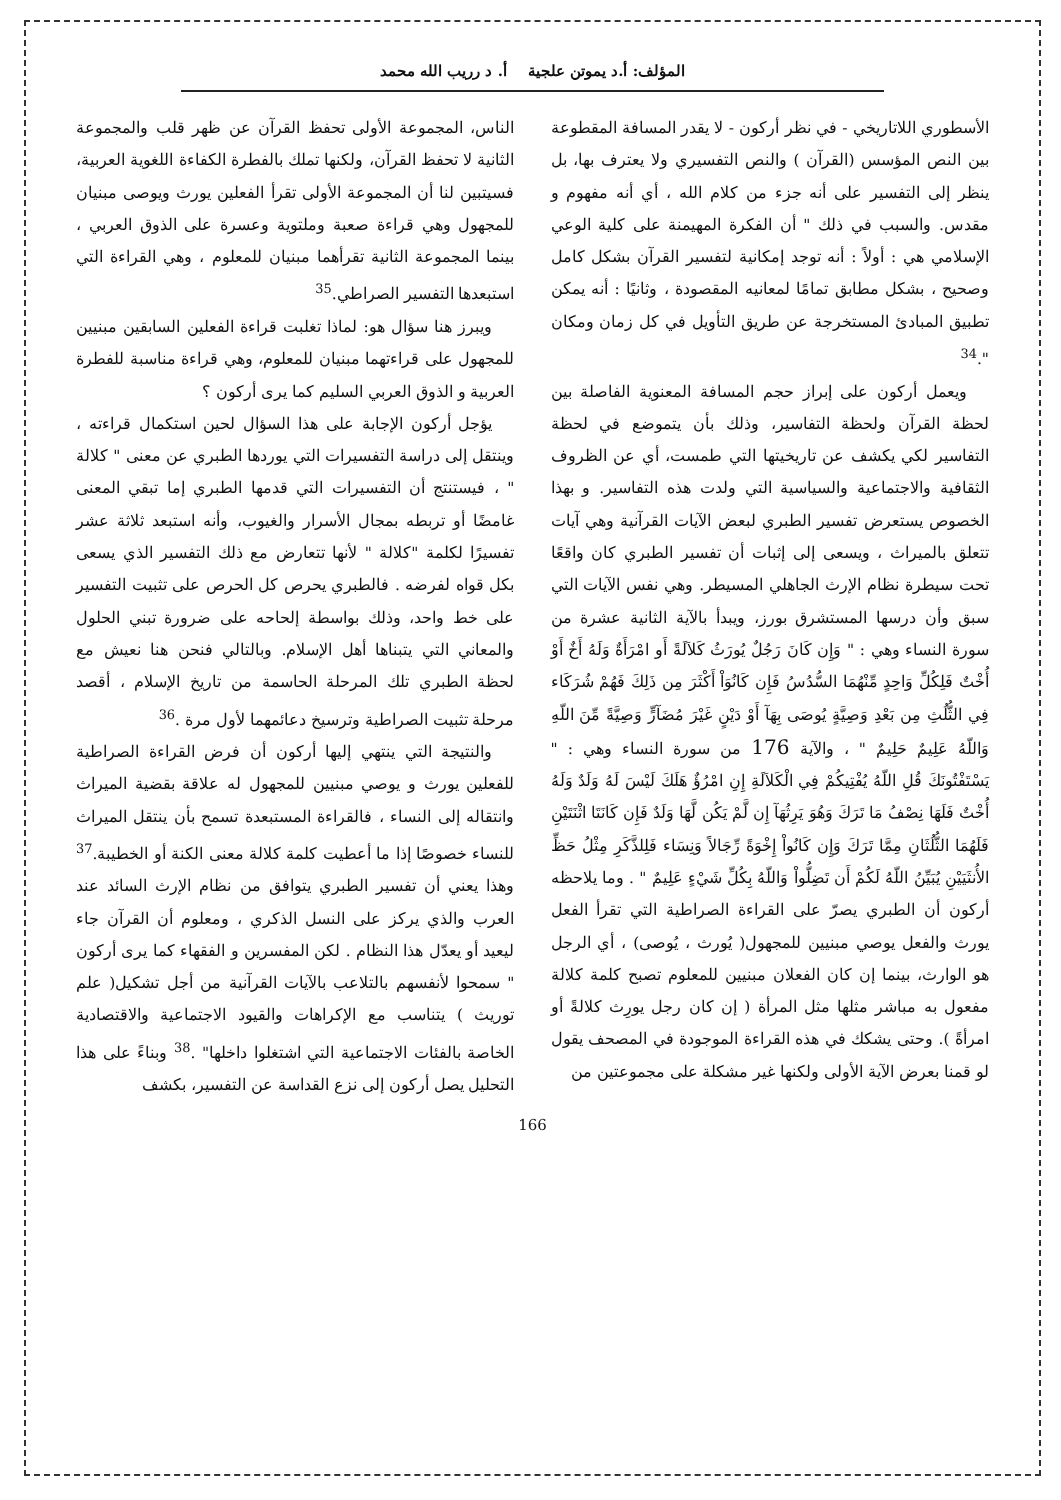المؤلف: أ.د يموتن علجية أ. د رريب الله محمد
الأسطوري اللاتاريخي - في نظر أركون - لا يقدر المسافة المقطوعة بين النص المؤسس (القرآن ) والنص التفسيري ولا يعترف بها، بل ينظر إلى التفسير على أنه جزء من كلام الله ، أي أنه مفهوم و مقدس. والسبب في ذلك " أن الفكرة المهيمنة على كلية الوعي الإسلامي هي : أولاً : أنه توجد إمكانية لتفسير القرآن بشكل كامل وصحيح ، بشكل مطابق تمامًا لمعانيه المقصودة ، وثانيًا : أنه يمكن تطبيق المبادئ المستخرجة عن طريق التأويل في كل زمان ومكان ".<sup>34</sup>
ويعمل أركون على إبراز حجم المسافة المعنوية الفاصلة بين لحظة القرآن ولحظة التفاسير، وذلك بأن يتموضع في لحظة التفاسير لكي يكشف عن تاريخيتها التي طمست، أي عن الظروف الثقافية والاجتماعية والسياسية التي ولدت هذه التفاسير. و بهذا الخصوص يستعرض تفسير الطبري لبعض الآيات القرآنية وهي آيات تتعلق بالميراث ، ويسعى إلى إثبات أن تفسير الطبري كان واقعًا تحت سيطرة نظام الإرث الجاهلي المسيطر. وهي نفس الآيات التي سبق وأن درسها المستشرق بورز، ويبدأ بالآية الثانية عشرة من سورة النساء وهي : " وَإِن كَانَ رَجُلٌ يُورَثُ كَلاَلَةً أَو امْرَأَةٌ وَلَهُ أَخٌ أَوْ أُخْتٌ فَلِكُلِّ وَاحِدٍ مِّنْهُمَا السُّدُسُ فَإِن كَانُوَاْ أَكْثَرَ مِن ذَلِكَ فَهُمْ شُرَكَاء فِي الثُّلُثِ مِن بَعْدِ وَصِيَّةٍ يُوصَى بِهَآ أَوْ دَيْنٍ غَيْرَ مُضَآرٍّ وَصِيَّةً مِّنَ اللّهِ وَاللّهُ عَلِيمٌ حَلِيمٌ " ، والآية 176 من سورة النساء وهي : " يَسْتَفْتُونَكَ قُلِ اللّهُ يُفْتِيكُمْ فِي الْكَلاَلَةِ إِنِ امْرُؤٌ هَلَكَ لَيْسَ لَهُ وَلَدٌ وَلَهُ أُخْتٌ فَلَهَا نِصْفُ مَا تَرَكَ وَهُوَ يَرِثُهَآ إِن لَّمْ يَكُن لَّهَا وَلَدٌ فَإِن كَانَتَا اثْنَتَيْنِ فَلَهُمَا الثُّلُثَانِ مِمَّا تَرَكَ وَإِن كَانُواْ إِخْوَةً رِّجَالاً وَنِسَاء فَلِلذَّكَرِ مِثْلُ حَظِّ الأُنثَيَيْنِ يُبَيِّنُ اللّهُ لَكُمْ أَن تَضِلُّواْ وَاللّهُ بِكُلِّ شَيْءٍ عَلِيمٌ " . وما يلاحظه أركون أن الطبري يصرّ على القراءة الصراطية التي تقرأ الفعل يورث والفعل يوصي مبنيين للمجهول( يُورث ، يُوصى) ، أي الرجل هو الوارث، بينما إن كان الفعلان مبنيين للمعلوم تصبح كلمة كلالة مفعول به مباشر مثلها مثل المرأة ( إن كان رجل يورِث كلالةً أو امرأةً ). وحتى يشكك في هذه القراءة الموجودة في المصحف يقول لو قمنا بعرض الآية الأولى ولكنها غير مشكلة على مجموعتين من
الناس، المجموعة الأولى تحفظ القرآن عن ظهر قلب والمجموعة الثانية لا تحفظ القرآن، ولكنها تملك بالفطرة الكفاءة اللغوية العربية، فسيتبين لنا أن المجموعة الأولى تقرأ الفعلين يورث ويوصى مبنيان للمجهول وهي قراءة صعبة وملتوية وعسرة على الذوق العربي ، بينما المجموعة الثانية تقرأهما مبنيان للمعلوم ، وهي القراءة التي استبعدها التفسير الصراطي.<sup>35</sup>
ويبرز هنا سؤال هو: لماذا تغلبت قراءة الفعلين السابقين مبنيين للمجهول على قراءتهما مبنيان للمعلوم، وهي قراءة مناسبة للفطرة العربية و الذوق العربي السليم كما يرى أركون ؟
يؤجل أركون الإجابة على هذا السؤال لحين استكمال قراءته ، وينتقل إلى دراسة التفسيرات التي يوردها الطبري عن معنى " كلالة " ، فيستنتج أن التفسيرات التي قدمها الطبري إما تبقي المعنى غامضًا أو تربطه بمجال الأسرار والغيوب، وأنه استبعد ثلاثة عشر تفسيرًا لكلمة "كلالة " لأنها تتعارض مع ذلك التفسير الذي يسعى بكل قواه لفرضه . فالطبري يحرص كل الحرص على تثبيت التفسير على خط واحد، وذلك بواسطة إلحاحه على ضرورة تبني الحلول والمعاني التي يتبناها أهل الإسلام. وبالتالي فنحن هنا نعيش مع لحظة الطبري تلك المرحلة الحاسمة من تاريخ الإسلام ، أقصد مرحلة تثبيت الصراطية وترسيخ دعائمهما لأول مرة .<sup>36</sup>
والنتيجة التي ينتهي إليها أركون أن فرض القراءة الصراطية للفعلين يورث و يوصي مبنيين للمجهول له علاقة بقضية الميراث وانتقاله إلى النساء ، فالقراءة المستبعدة تسمح بأن ينتقل الميراث للنساء خصوصًا إذا ما أعطيت كلمة كلالة معنى الكنة أو الخطيبة.<sup>37</sup> وهذا يعني أن تفسير الطبري يتوافق من نظام الإرث السائد عند العرب والذي يركز على النسل الذكري ، ومعلوم أن القرآن جاء ليعيد أو يعدّل هذا النظام . لكن المفسرين و الفقهاء كما يرى أركون " سمحوا لأنفسهم بالتلاعب بالآيات القرآنية من أجل تشكيل( علم توريث ) يتناسب مع الإكراهات والقيود الاجتماعية والاقتصادية الخاصة بالفئات الاجتماعية التي اشتغلوا داخلها" .<sup>38</sup> وبناءً على هذا التحليل يصل أركون إلى نزع القداسة عن التفسير، بكشف
166